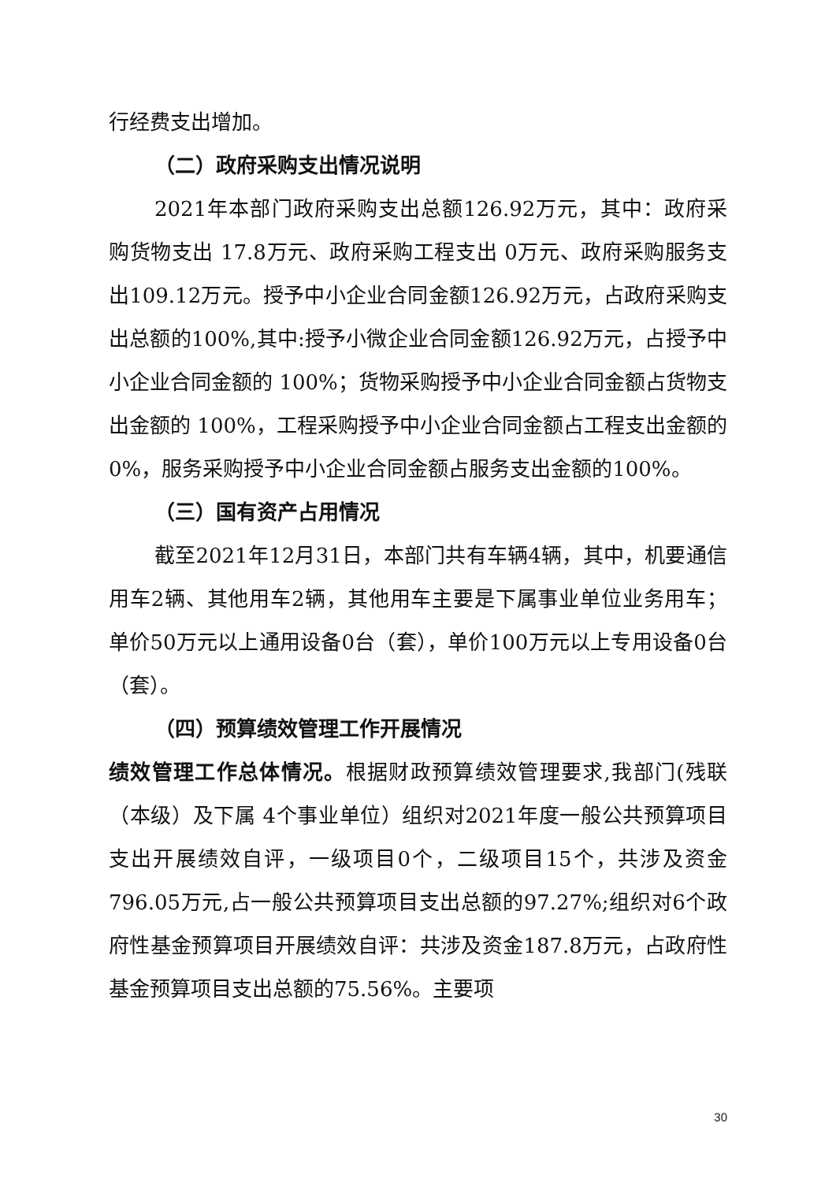行经费支出增加。
（二）政府采购支出情况说明
2021年本部门政府采购支出总额126.92万元，其中：政府采购货物支出 17.8万元、政府采购工程支出 0万元、政府采购服务支出109.12万元。授予中小企业合同金额126.92万元，占政府采购支出总额的100%,其中:授予小微企业合同金额126.92万元，占授予中小企业合同金额的 100%；货物采购授予中小企业合同金额占货物支出金额的 100%，工程采购授予中小企业合同金额占工程支出金额的 0%，服务采购授予中小企业合同金额占服务支出金额的100%。
（三）国有资产占用情况
截至2021年12月31日，本部门共有车辆4辆，其中，机要通信用车2辆、其他用车2辆，其他用车主要是下属事业单位业务用车；单价50万元以上通用设备0台（套），单价100万元以上专用设备0台（套）。
（四）预算绩效管理工作开展情况
绩效管理工作总体情况。根据财政预算绩效管理要求,我部门(残联（本级）及下属 4个事业单位）组织对2021年度一般公共预算项目支出开展绩效自评，一级项目0个，二级项目15个，共涉及资金796.05万元,占一般公共预算项目支出总额的97.27%;组织对6个政府性基金预算项目开展绩效自评：共涉及资金187.8万元，占政府性基金预算项目支出总额的75.56%。主要项
30